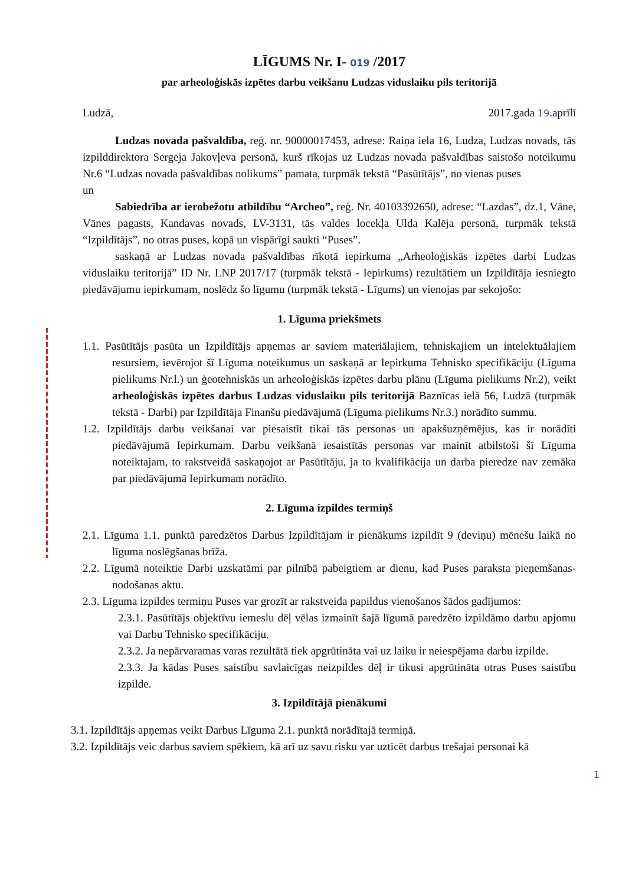LĪGUMS Nr. I- 019 /2017
par arheoloģiskās izpētes darbu veikšanu Ludzas viduslaiku pils teritorijā
Ludzā, 2017.gada 19.aprīlī
Ludzas novada pašvaldība, reģ. nr. 90000017453, adrese: Raiņa iela 16, Ludza, Ludzas novads, tās izpilddirektora Sergeja Jakovļeva personā, kurš rīkojas uz Ludzas novada pašvaldības saistošo noteikumu Nr.6 “Ludzas novada pašvaldības nolikums” pamata, turpmāk tekstā “Pasūtītājs”, no vienas puses
un
Sabiedrība ar ierobežotu atbildību “Archeo”, reģ. Nr. 40103392650, adrese: “Lazdas”, dz.1, Vāne, Vānes pagasts, Kandavas novads, LV-3131, tās valdes locekļa Ulda Kalēja personā, turpmāk tekstā “Izpildītājs”, no otras puses, kopā un vispārīgi saukti “Puses”.
saskaņā ar Ludzas novada pašvaldības rīkotā iepirkuma „Arheoloģiskās izpētes darbi Ludzas viduslaiku teritorijā” ID Nr. LNP 2017/17 (turpmāk tekstā - Iepirkums) rezultātiem un Izpildītāja iesniegto piedāvājumu iepirkumam, noslēdz šo līgumu (turpmāk tekstā - Līgums) un vienojas par sekojošo:
1. Līguma priekšmets
1.1. Pasūtītājs pasūta un Izpildītājs apņemas ar saviem materiālajiem, tehniskajiem un intelektuālajiem resursiem, ievērojot šī Līguma noteikumus un saskaņā ar Iepirkuma Tehnisko specifikāciju (Līguma pielikums Nr.l.) un ģeotehniskās un arheoloģiskās izpētes darbu plānu (Līguma pielikums Nr.2), veikt arheoloģiskās izpētes darbus Ludzas viduslaiku pils teritorijā Baznīcas ielā 56, Ludzā (turpmāk tekstā - Darbi) par Izpildītāja Finanšu piedāvājumā (Līguma pielikums Nr.3.) norādīto summu.
1.2. Izpildītājs darbu veikšanai var piesaistīt tikai tās personas un apakšuzņēmējus, kas ir norādīti piedāvājumā Iepirkumam. Darbu veikšanā iesaistītās personas var mainīt atbilstoši šī Līguma noteiktajam, to rakstveidā saskaņojot ar Pasūtītāju, ja to kvalifikācija un darba pieredze nav zemāka par piedāvājumā Iepirkumam norādīto.
2. Līguma izpildes termiņš
2.1. Līguma 1.1. punktā paredzētos Darbus Izpildītājam ir pienākums izpildīt 9 (deviņu) mēnešu laikā no līguma noslēgšanas brīža.
2.2. Līgumā noteiktie Darbi uzskatāmi par pilnībā pabeigtiem ar dienu, kad Puses paraksta pieņemšanas-nodošanas aktu.
2.3. Līguma izpildes termiņu Puses var grozīt ar rakstveida papildus vienošanos šādos gadījumos:
2.3.1. Pasūtītājs objektīvu iemeslu dēļ vēlas izmainīt šajā līgumā paredzēto izpildāmo darbu apjomu vai Darbu Tehnisko specifikāciju.
2.3.2. Ja nepārvaramas varas rezultātā tiek apgrūtināta vai uz laiku ir neiespējama darbu izpilde.
2.3.3. Ja kādas Puses saistību savlaicīgas neizpildes dēļ ir tikusi apgrūtināta otras Puses saistību izpilde.
3. Izpildītājā pienākumi
3.1. Izpildītājs apņemas veikt Darbus Līguma 2.1. punktā norādītajā termiņā.
3.2. Izpildītājs veic darbus saviem spēkiem, kā arī uz savu risku var uzticēt darbus trešajai personai kā
1